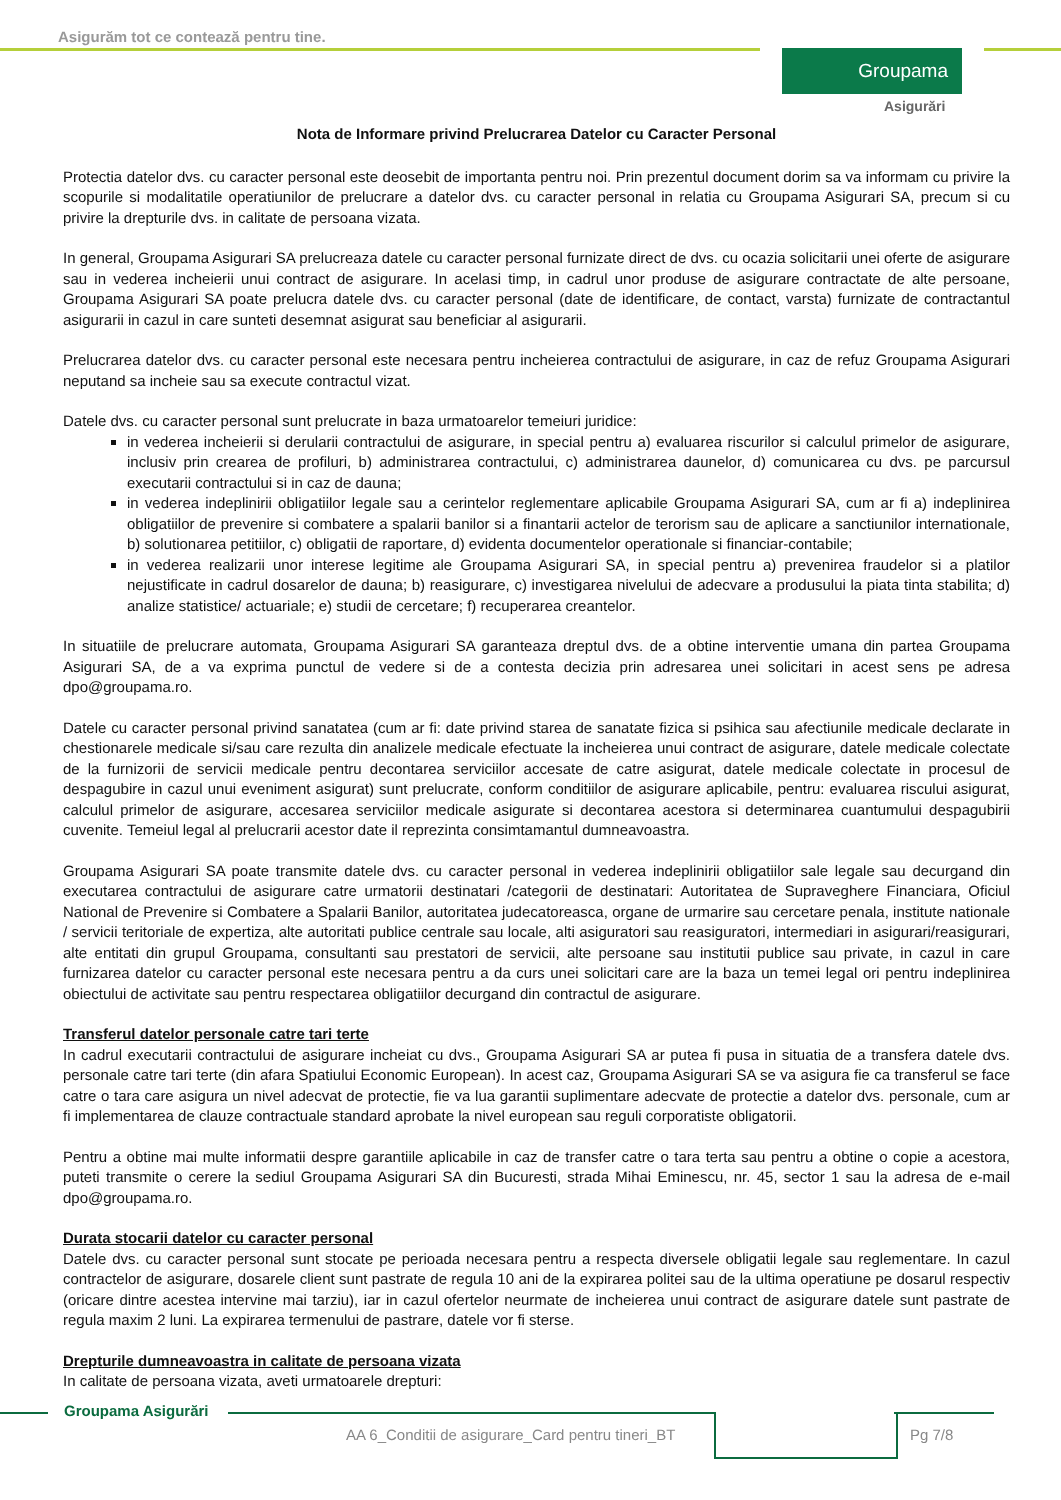Asigurăm tot ce contează pentru tine.
Groupama
Asigurări
Nota de Informare privind Prelucrarea Datelor cu Caracter Personal
Protectia datelor dvs. cu caracter personal este deosebit de importanta pentru noi. Prin prezentul document dorim sa va informam cu privire la scopurile si modalitatile operatiunilor de prelucrare a datelor dvs. cu caracter personal in relatia cu Groupama Asigurari SA, precum si cu privire la drepturile dvs. in calitate de persoana vizata.
In general, Groupama Asigurari SA prelucreaza datele cu caracter personal furnizate direct de dvs. cu ocazia solicitarii unei oferte de asigurare sau in vederea incheierii unui contract de asigurare. In acelasi timp, in cadrul unor produse de asigurare contractate de alte persoane, Groupama Asigurari SA poate prelucra datele dvs. cu caracter personal (date de identificare, de contact, varsta) furnizate de contractantul asigurarii in cazul in care sunteti desemnat asigurat sau beneficiar al asigurarii.
Prelucrarea datelor dvs. cu caracter personal este necesara pentru incheierea contractului de asigurare, in caz de refuz Groupama Asigurari neputand sa incheie sau sa execute contractul vizat.
Datele dvs. cu caracter personal sunt prelucrate in baza urmatoarelor temeiuri juridice:
in vederea incheierii si derularii contractului de asigurare, in special pentru a) evaluarea riscurilor si calculul primelor de asigurare, inclusiv prin crearea de profiluri, b) administrarea contractului, c) administrarea daunelor, d) comunicarea cu dvs. pe parcursul executarii contractului si in caz de dauna;
in vederea indeplinirii obligatiilor legale sau a cerintelor reglementare aplicabile Groupama Asigurari SA, cum ar fi a) indeplinirea obligatiilor de prevenire si combatere a spalarii banilor si a finantarii actelor de terorism sau de aplicare a sanctiunilor internationale, b) solutionarea petitiilor, c) obligatii de raportare, d) evidenta documentelor operationale si financiar-contabile;
in vederea realizarii unor interese legitime ale Groupama Asigurari SA, in special pentru a) prevenirea fraudelor si a platilor nejustificate in cadrul dosarelor de dauna; b) reasigurare, c) investigarea nivelului de adecvare a produsului la piata tinta stabilita; d) analize statistice/ actuariale; e) studii de cercetare; f) recuperarea creantelor.
In situatiile de prelucrare automata, Groupama Asigurari SA garanteaza dreptul dvs. de a obtine interventie umana din partea Groupama Asigurari SA, de a va exprima punctul de vedere si de a contesta decizia prin adresarea unei solicitari in acest sens pe adresa dpo@groupama.ro.
Datele cu caracter personal privind sanatatea (cum ar fi: date privind starea de sanatate fizica si psihica sau afectiunile medicale declarate in chestionarele medicale si/sau care rezulta din analizele medicale efectuate la incheierea unui contract de asigurare, datele medicale colectate de la furnizorii de servicii medicale pentru decontarea serviciilor accesate de catre asigurat, datele medicale colectate in procesul de despagubire in cazul unui eveniment asigurat) sunt prelucrate, conform conditiilor de asigurare aplicabile, pentru: evaluarea riscului asigurat, calculul primelor de asigurare, accesarea serviciilor medicale asigurate si decontarea acestora si determinarea cuantumului despagubirii cuvenite. Temeiul legal al prelucrarii acestor date il reprezinta consimtamantul dumneavoastra.
Groupama Asigurari SA poate transmite datele dvs. cu caracter personal in vederea indeplinirii obligatiilor sale legale sau decurgand din executarea contractului de asigurare catre urmatorii destinatari /categorii de destinatari: Autoritatea de Supraveghere Financiara, Oficiul National de Prevenire si Combatere a Spalarii Banilor, autoritatea judecatoreasca, organe de urmarire sau cercetare penala, institute nationale / servicii teritoriale de expertiza, alte autoritati publice centrale sau locale, alti asiguratori sau reasiguratori, intermediari in asigurari/reasigurari, alte entitati din grupul Groupama, consultanti sau prestatori de servicii, alte persoane sau institutii publice sau private, in cazul in care furnizarea datelor cu caracter personal este necesara pentru a da curs unei solicitari care are la baza un temei legal ori pentru indeplinirea obiectului de activitate sau pentru respectarea obligatiilor decurgand din contractul de asigurare.
Transferul datelor personale catre tari terte
In cadrul executarii contractului de asigurare incheiat cu dvs., Groupama Asigurari SA ar putea fi pusa in situatia de a transfera datele dvs. personale catre tari terte (din afara Spatiului Economic European). In acest caz, Groupama Asigurari SA se va asigura fie ca transferul se face catre o tara care asigura un nivel adecvat de protectie, fie va lua garantii suplimentare adecvate de protectie a datelor dvs. personale, cum ar fi implementarea de clauze contractuale standard aprobate la nivel european sau reguli corporatiste obligatorii.
Pentru a obtine mai multe informatii despre garantiile aplicabile in caz de transfer catre o tara terta sau pentru a obtine o copie a acestora, puteti transmite o cerere la sediul Groupama Asigurari SA din Bucuresti, strada Mihai Eminescu, nr. 45, sector 1 sau la adresa de e-mail dpo@groupama.ro.
Durata stocarii datelor cu caracter personal
Datele dvs. cu caracter personal sunt stocate pe perioada necesara pentru a respecta diversele obligatii legale sau reglementare. In cazul contractelor de asigurare, dosarele client sunt pastrate de regula 10 ani de la expirarea politei sau de la ultima operatiune pe dosarul respectiv (oricare dintre acestea intervine mai tarziu), iar in cazul ofertelor neurmate de incheierea unui contract de asigurare datele sunt pastrate de regula maxim 2 luni. La expirarea termenului de pastrare, datele vor fi sterse.
Drepturile dumneavoastra in calitate de persoana vizata
In calitate de persoana vizata, aveti urmatoarele drepturi:
Groupama Asigurări
AA 6_Conditii de asigurare_Card pentru tineri_BT
Pg 7/8